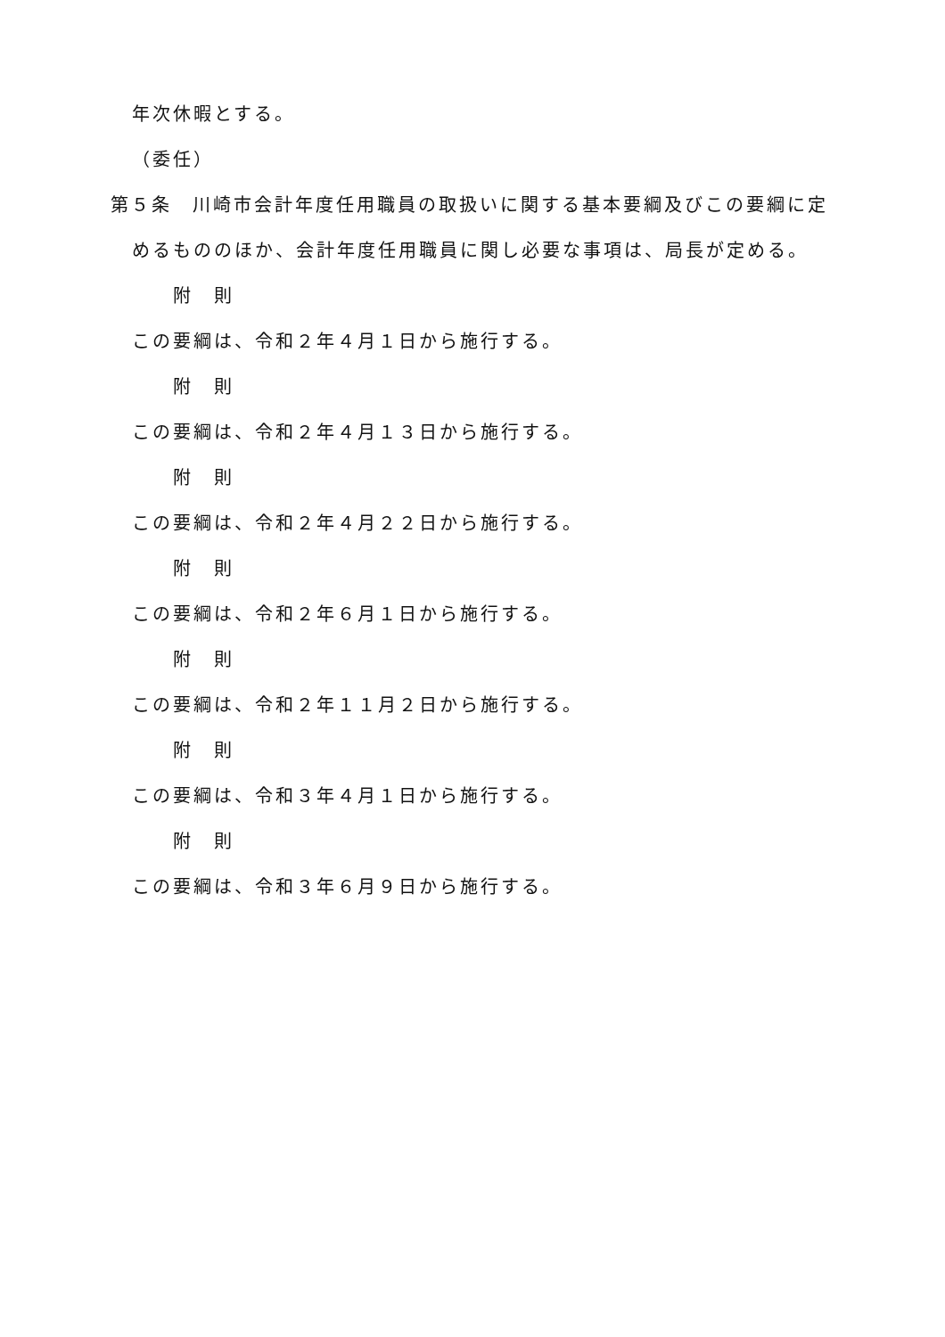年次休暇とする。
（委任）
第５条　川崎市会計年度任用職員の取扱いに関する基本要綱及びこの要綱に定
めるもののほか、会計年度任用職員に関し必要な事項は、局長が定める。
附　則
この要綱は、令和２年４月１日から施行する。
附　則
この要綱は、令和２年４月１３日から施行する。
附　則
この要綱は、令和２年４月２２日から施行する。
附　則
この要綱は、令和２年６月１日から施行する。
附　則
この要綱は、令和２年１１月２日から施行する。
附　則
この要綱は、令和３年４月１日から施行する。
附　則
この要綱は、令和３年６月９日から施行する。